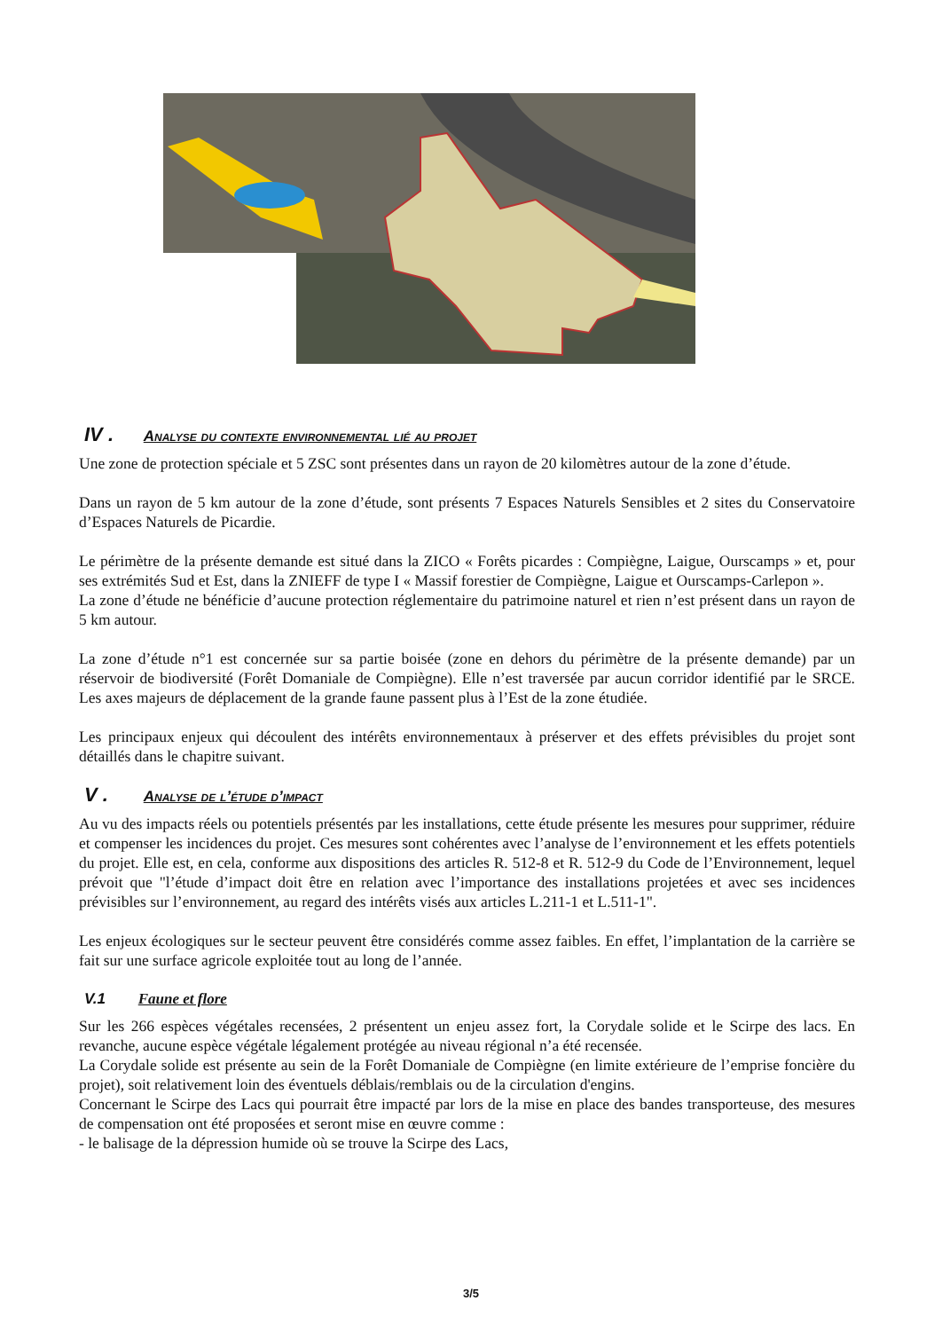IV . Analyse du contexte environnemental lié au projet
Une zone de protection spéciale et 5 ZSC sont présentes dans un rayon de 20 kilomètres autour de la zone d’étude.
Dans un rayon de 5 km autour de la zone d’étude, sont présents 7 Espaces Naturels Sensibles et 2 sites du Conservatoire d’Espaces Naturels de Picardie.
Le périmètre de la présente demande est situé dans la ZICO « Forêts picardes : Compiègne, Laigue, Ourscamps » et, pour ses extrémités Sud et Est, dans la ZNIEFF de type I « Massif forestier de Compiègne, Laigue et Ourscamps-Carlepon ».
La zone d’étude ne bénéficie d’aucune protection réglementaire du patrimoine naturel et rien n’est présent dans un rayon de 5 km autour.
La zone d’étude n°1 est concernée sur sa partie boisée (zone en dehors du périmètre de la présente demande) par un réservoir de biodiversité (Forêt Domaniale de Compiègne). Elle n’est traversée par aucun corridor identifié par le SRCE. Les axes majeurs de déplacement de la grande faune passent plus à l’Est de la zone étudiée.
Les principaux enjeux qui découlent des intérêts environnementaux à préserver et des effets prévisibles du projet sont détaillés dans le chapitre suivant.
V . Analyse de l’étude d’impact
Au vu des impacts réels ou potentiels présentés par les installations, cette étude présente les mesures pour supprimer, réduire et compenser les incidences du projet. Ces mesures sont cohérentes avec l’analyse de l’environnement et les effets potentiels du projet. Elle est, en cela, conforme aux dispositions des articles R. 512-8 et R. 512-9 du Code de l’Environnement, lequel prévoit que "l’étude d’impact doit être en relation avec l’importance des installations projetées et avec ses incidences prévisibles sur l’environnement, au regard des intérêts visés aux articles L.211-1 et L.511-1".
Les enjeux écologiques sur le secteur peuvent être considérés comme assez faibles. En effet, l’implantation de la carrière se fait sur une surface agricole exploitée tout au long de l’année.
V.1 Faune et flore
Sur les 266 espèces végétales recensées, 2 présentent un enjeu assez fort, la Corydale solide et le Scirpe des lacs. En revanche, aucune espèce végétale légalement protégée au niveau régional n’a été recensée.
La Corydale solide est présente au sein de la Forêt Domaniale de Compiègne (en limite extérieure de l’emprise foncière du projet), soit relativement loin des éventuels déblais/remblais ou de la circulation d'engins.
Concernant le Scirpe des Lacs qui pourrait être impacté par lors de la mise en place des bandes transporteuse, des mesures de compensation ont été proposées et seront mise en œuvre comme :
- le balisage de la dépression humide où se trouve la Scirpe des Lacs,
3/5